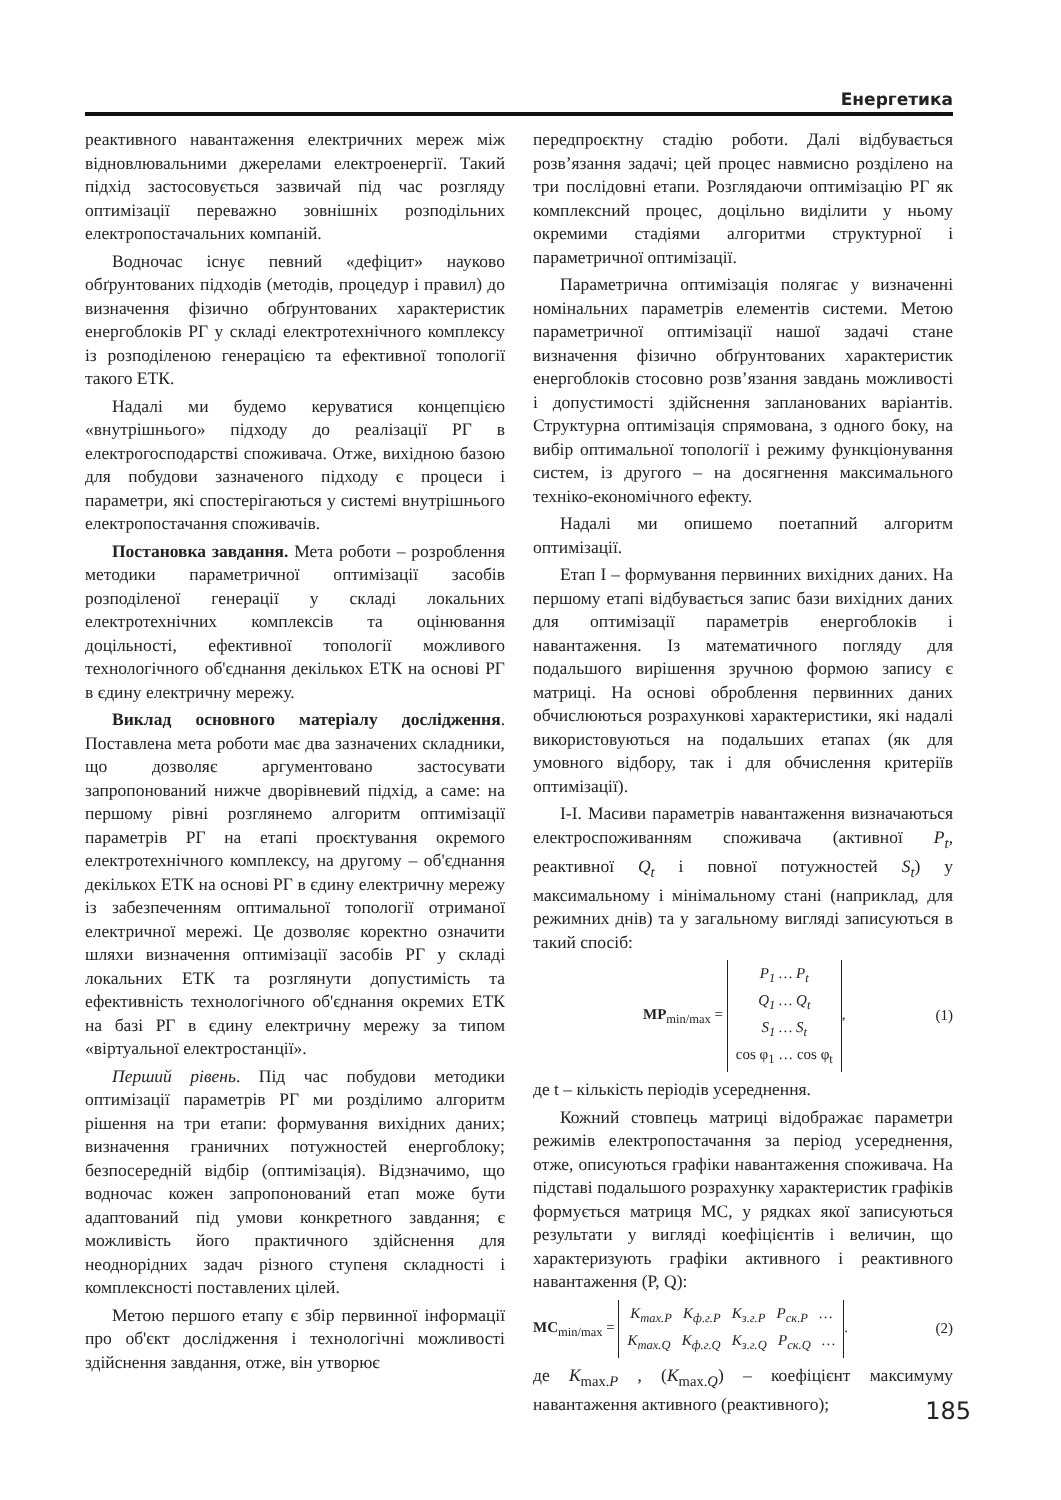Енергетика
реактивного навантаження електричних мереж між відновлювальними джерелами електроенергії. Такий підхід застосовується зазвичай під час розгляду оптимізації переважно зовнішніх розподільних електропостачальних компаній.
Водночас існує певний «дефіцит» науково обґрунтованих підходів (методів, процедур і правил) до визначення фізично обґрунтованих характеристик енергоблоків РГ у складі електротехнічного комплексу із розподіленою генерацією та ефективної топології такого ЕТК.
Надалі ми будемо керуватися концепцією «внутрішнього» підходу до реалізації РГ в електрогосподарстві споживача. Отже, вихідною базою для побудови зазначеного підходу є процеси і параметри, які спостерігаються у системі внутрішнього електропостачання споживачів.
Постановка завдання. Мета роботи – розроблення методики параметричної оптимізації засобів розподіленої генерації у складі локальних електротехнічних комплексів та оцінювання доцільності, ефективної топології можливого технологічного об'єднання декількох ЕТК на основі РГ в єдину електричну мережу.
Виклад основного матеріалу дослідження. Поставлена мета роботи має два зазначених складники, що дозволяє аргументовано застосувати запропонований нижче дворівневий підхід, а саме: на першому рівні розглянемо алгоритм оптимізації параметрів РГ на етапі проєктування окремого електротехнічного комплексу, на другому – об'єднання декількох ЕТК на основі РГ в єдину електричну мережу із забезпеченням оптимальної топології отриманої електричної мережі. Це дозволяє коректно означити шляхи визначення оптимізації засобів РГ у складі локальних ЕТК та розглянути допустимість та ефективність технологічного об'єднання окремих ЕТК на базі РГ в єдину електричну мережу за типом «віртуальної електростанції».
Перший рівень. Під час побудови методики оптимізації параметрів РГ ми розділимо алгоритм рішення на три етапи: формування вихідних даних; визначення граничних потужностей енергоблоку; безпосередній відбір (оптимізація). Відзначимо, що водночас кожен запропонований етап може бути адаптований під умови конкретного завдання; є можливість його практичного здійснення для неоднорідних задач різного ступеня складності і комплексності поставлених цілей.
Метою першого етапу є збір первинної інформації про об'єкт дослідження і технологічні можливості здійснення завдання, отже, він утворює
передпроєктну стадію роботи. Далі відбувається розв’язання задачі; цей процес навмисно розділено на три послідовні етапи. Розглядаючи оптимізацію РГ як комплексний процес, доцільно виділити у ньому окремими стадіями алгоритми структурної і параметричної оптимізації.
Параметрична оптимізація полягає у визначенні номінальних параметрів елементів системи. Метою параметричної оптимізації нашої задачі стане визначення фізично обґрунтованих характеристик енергоблоків стосовно розв’язання завдань можливості і допустимості здійснення запланованих варіантів. Структурна оптимізація спрямована, з одного боку, на вибір оптимальної топології і режиму функціонування систем, із другого – на досягнення максимального техніко-економічного ефекту.
Надалі ми опишемо поетапний алгоритм оптимізації.
Етап I – формування первинних вихідних даних. На першому етапі відбувається запис бази вихідних даних для оптимізації параметрів енергоблоків і навантаження. Із математичного погляду для подальшого вирішення зручною формою запису є матриці. На основі оброблення первинних даних обчислюються розрахункові характеристики, які надалі використовуються на подальших етапах (як для умовного відбору, так і для обчислення критеріїв оптимізації).
I-I. Масиви параметрів навантаження визначаються електроспоживанням споживача (активної P<sub>t</sub>, реактивної Q<sub>t</sub> і повної потужностей S<sub>t</sub>) у максимальному і мінімальному стані (наприклад, для режимних днів) та у загальному вигляді записуються в такий спосіб:
MP<sub>min/max</sub> = P<sub>1</sub> … P<sub>t</sub>
Q<sub>1</sub> … Q<sub>t</sub>
S<sub>1</sub> … S<sub>t</sub>
cos φ<sub>1</sub> … cos φ<sub>t</sub>, (1)
де t – кількість періодів усереднення.
Кожний стовпець матриці відображає параметри режимів електропостачання за період усереднення, отже, описуються графіки навантаження споживача. На підставі подальшого розрахунку характеристик графіків формується матриця МС, у рядках якої записуються результати у вигляді коефіцієнтів і величин, що характеризують графіки активного і реактивного навантаження (P, Q):
MC<sub>min/max</sub> = K<sub>max.P</sub> K<sub>ф.г.P</sub> K<sub>з.г.P</sub> P<sub>ск.P</sub> …
K<sub>max.Q</sub> K<sub>ф.г.Q</sub> K<sub>з.г.Q</sub> P<sub>ск.Q</sub> …. (2)
де K<sub>max.P</sub> , (K<sub>max.Q</sub>) – коефіцієнт максимуму навантаження активного (реактивного);
185